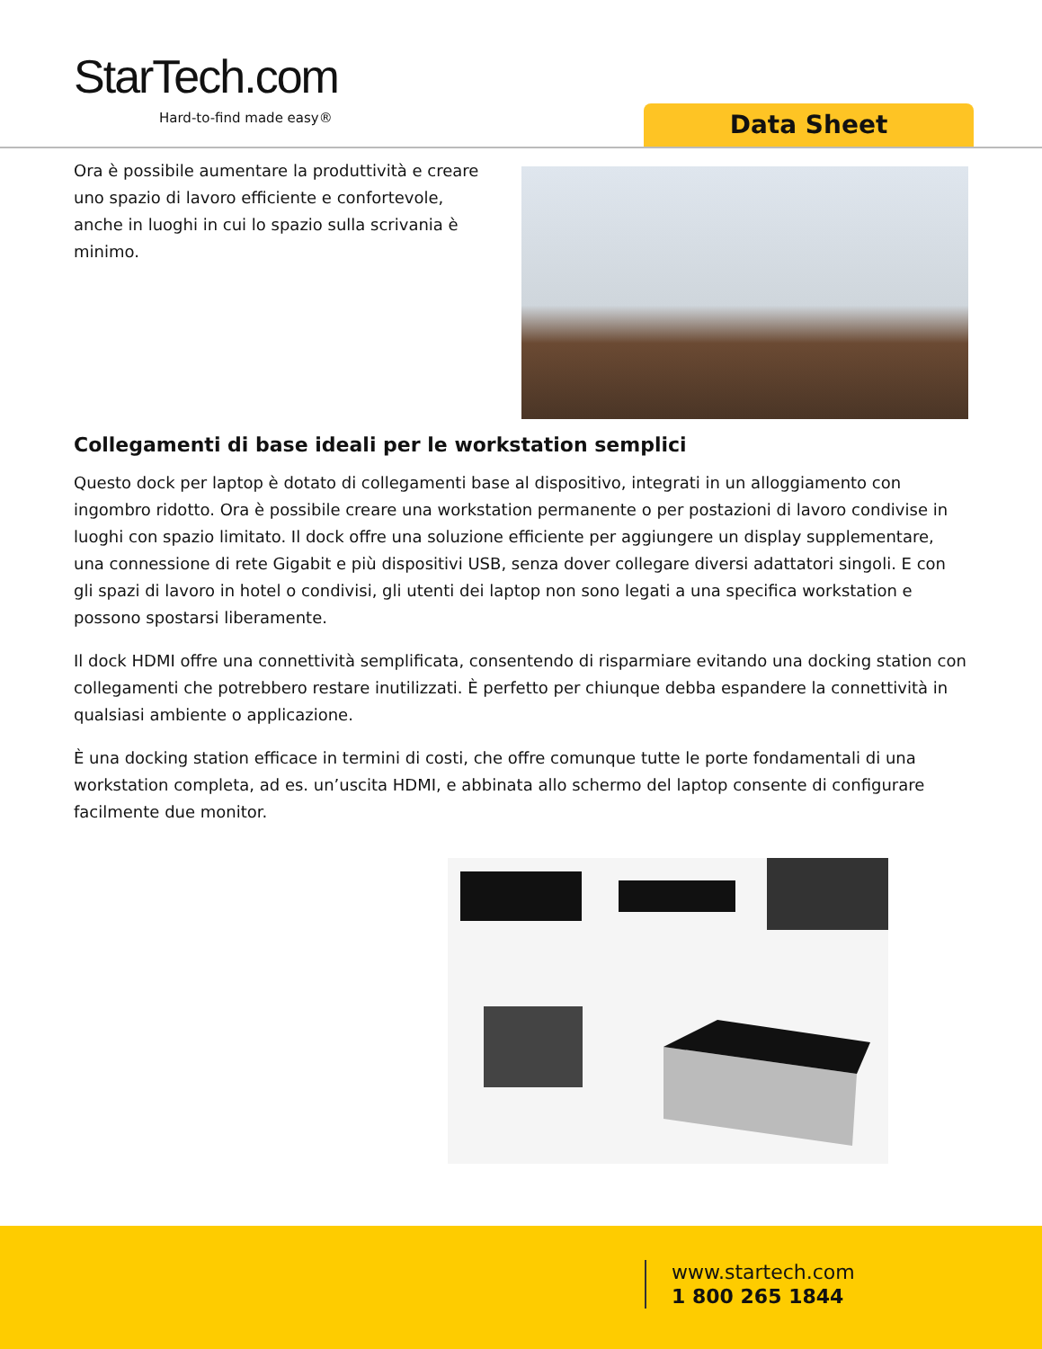StarTech.com
Hard-to-find made easy® Data Sheet
Ora è possibile aumentare la produttività e creare uno spazio di lavoro efficiente e confortevole, anche in luoghi in cui lo spazio sulla scrivania è minimo.
Collegamenti di base ideali per le workstation semplici
Questo dock per laptop è dotato di collegamenti base al dispositivo, integrati in un alloggiamento con ingombro ridotto. Ora è possibile creare una workstation permanente o per postazioni di lavoro condivise in luoghi con spazio limitato. Il dock offre una soluzione efficiente per aggiungere un display supplementare, una connessione di rete Gigabit e più dispositivi USB, senza dover collegare diversi adattatori singoli. E con gli spazi di lavoro in hotel o condivisi, gli utenti dei laptop non sono legati a una specifica workstation e possono spostarsi liberamente.
Il dock HDMI offre una connettività semplificata, consentendo di risparmiare evitando una docking station con collegamenti che potrebbero restare inutilizzati. È perfetto per chiunque debba espandere la connettività in qualsiasi ambiente o applicazione.
È una docking station efficace in termini di costi, che offre comunque tutte le porte fondamentali di una workstation completa, ad es. un’uscita HDMI, e abbinata allo schermo del laptop consente di configurare facilmente due monitor.
www.startech.com
1 800 265 1844